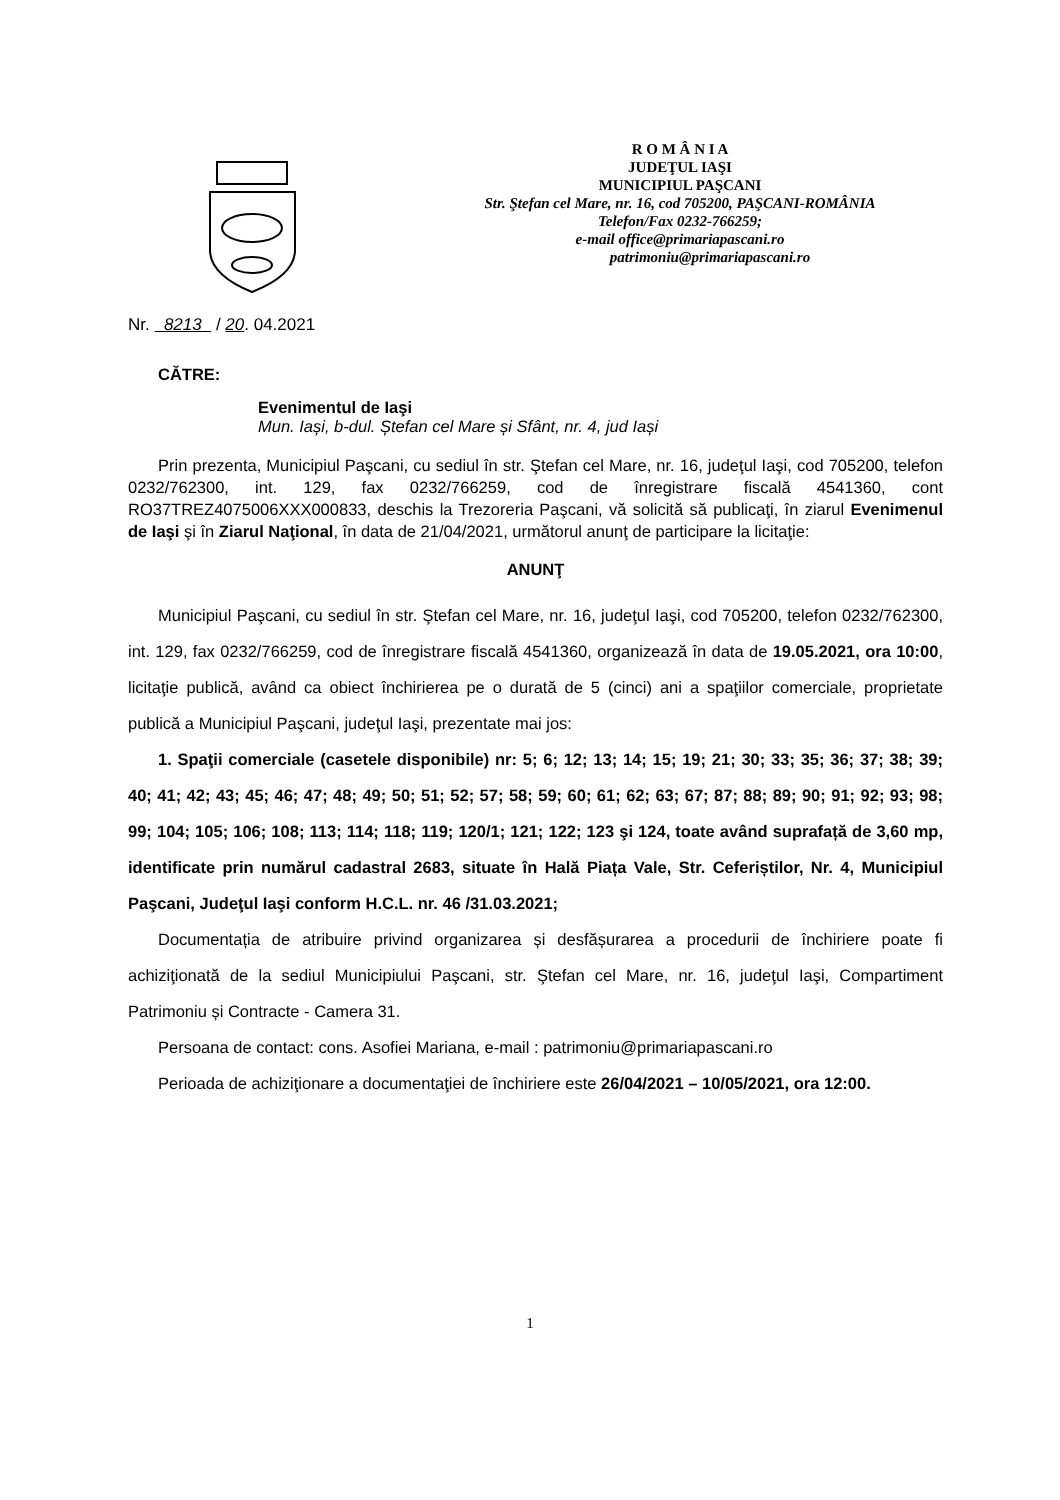R O M Â N I A
JUDEŢUL IAŞI
MUNICIPIUL PAŞCANI
Str. Ştefan cel Mare, nr. 16, cod 705200, PAŞCANI-ROMÂNIA
Telefon/Fax 0232-766259;
e-mail office@primariapascani.ro
patrimoniu@primariapascani.ro
Nr. 8213 / 20. 04.2021
CĂTRE:
Evenimentul de Iaşi
Mun. Iași, b-dul. Ștefan cel Mare și Sfânt, nr. 4, jud Iași
Prin prezenta, Municipiul Paşcani, cu sediul în str. Ştefan cel Mare, nr. 16, judeţul Iaşi, cod 705200, telefon 0232/762300, int. 129, fax 0232/766259, cod de înregistrare fiscală 4541360, cont RO37TREZ4075006XXX000833, deschis la Trezoreria Paşcani, vă solicită să publicaţi, în ziarul Evenimenul de Iaşi şi în Ziarul Naţional, în data de 21/04/2021, următorul anunţ de participare la licitaţie:
ANUNŢ
Municipiul Paşcani, cu sediul în str. Ştefan cel Mare, nr. 16, judeţul Iaşi, cod 705200, telefon 0232/762300, int. 129, fax 0232/766259, cod de înregistrare fiscală 4541360, organizează în data de 19.05.2021, ora 10:00, licitaţie publică, având ca obiect închirierea pe o durată de 5 (cinci) ani a spaţiilor comerciale, proprietate publică a Municipiul Paşcani, judeţul Iaşi, prezentate mai jos:
1. Spaţii comerciale (casetele disponibile) nr: 5; 6; 12; 13; 14; 15; 19; 21; 30; 33; 35; 36; 37; 38; 39; 40; 41; 42; 43; 45; 46; 47; 48; 49; 50; 51; 52; 57; 58; 59; 60; 61; 62; 63; 67; 87; 88; 89; 90; 91; 92; 93; 98; 99; 104; 105; 106; 108; 113; 114; 118; 119; 120/1; 121; 122; 123 şi 124, toate având suprafață de 3,60 mp, identificate prin numărul cadastral 2683, situate în Hală Piața Vale, Str. Ceferiștilor, Nr. 4, Municipiul Paşcani, Judeţul Iaşi conform H.C.L. nr. 46 /31.03.2021;
Documentația de atribuire privind organizarea și desfășurarea a procedurii de închiriere poate fi achiziţionată de la sediul Municipiului Paşcani, str. Ştefan cel Mare, nr. 16, judeţul Iaşi, Compartiment Patrimoniu și Contracte - Camera 31.
Persoana de contact: cons. Asofiei Mariana, e-mail : patrimoniu@primariapascani.ro
Perioada de achiziţionare a documentaţiei de închiriere este 26/04/2021 – 10/05/2021, ora 12:00.
1